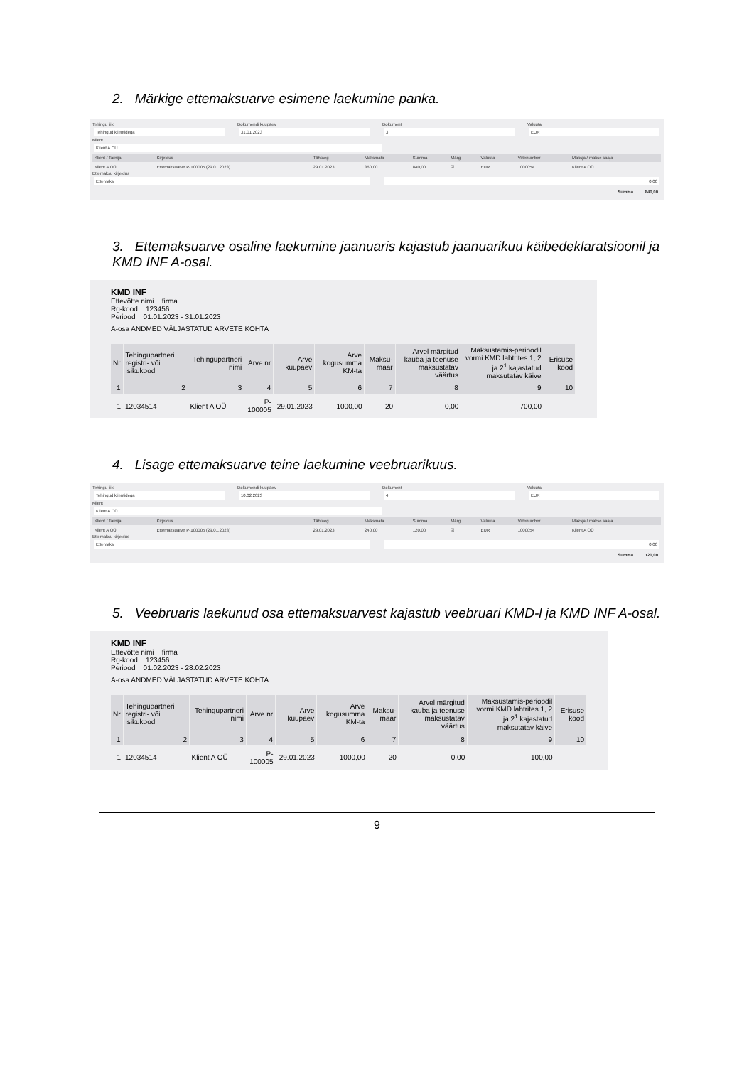2. Märkige ettemaksuarve esimene laekumine panka.
Tehingu liik
Tehingud klientidega
Dokumendi kuupäev
31.01.2023
Dokument
3
Valuuta
EUR
Klient
Klient A OÜ
| Klient / Tarnija | Kirjeldus | Tähtaeg | Maksmata | Summa | Märgi | Valuuta | Viitenumber | Maksja / makse saaja |
| --- | --- | --- | --- | --- | --- | --- | --- | --- |
| Klient A OÜ | Ettemaksuarve P-100005 (29.01.2023) | 29.01.2023 | 360,00 | 840,00 | ☑ | EUR | 1000054 | Klient A OÜ |
Ettemaksu kirjeldus
Ettemaks 0,00
Summa 840,00
3. Ettemaksuarve osaline laekumine jaanuaris kajastub jaanuarikuu käibedeklaratsioonil ja KMD INF A-osal.
KMD INF
Ettevõtte nimi firma
Rg-kood 123456
Periood 01.01.2023 - 31.01.2023
A-osa ANDMED VÄLJASTATUD ARVETE KOHTA
| Nr | Tehingupartneri registri- või isikukood | Tehingupartneri nimi | Arve nr | Arve kuupäev | Arve kogusumma KM-ta | Maksu-määr | Arvel märgitud kauba ja teenuse maksustatav väärtus | Maksustamis-perioodil vormi KMD lahtrites 1, 2 ja 2<sup>1</sup> kajastatud maksutatav käive | Erisuse kood |
| --- | --- | --- | --- | --- | --- | --- | --- | --- | --- |
| 1 | 2 | 3 | 4 | 5 | 6 | 7 | 8 | 9 | 10 |
| 1 | 12034514 | Klient A OÜ | P-100005 | 29.01.2023 | 1000,00 | 20 | 0,00 | 700,00 | |
4. Lisage ettemaksuarve teine laekumine veebruarikuus.
Tehingu liik
Tehingud klientidega
Dokumendi kuupäev
10.02.2023
Dokument
4
Valuuta
EUR
Klient
Klient A OÜ
| Klient / Tarnija | Kirjeldus | Tähtaeg | Maksmata | Summa | Märgi | Valuuta | Viitenumber | Maksja / makse saaja |
| --- | --- | --- | --- | --- | --- | --- | --- | --- |
| Klient A OÜ | Ettemaksuarve P-100005 (29.01.2023) | 29.01.2023 | 240,00 | 120,00 | ☑ | EUR | 1000054 | Klient A OÜ |
Ettemaksu kirjeldus
Ettemaks 0,00
Summa 120,00
5. Veebruaris laekunud osa ettemaksuarvest kajastub veebruari KMD-l ja KMD INF A-osal.
KMD INF
Ettevõtte nimi firma
Rg-kood 123456
Periood 01.02.2023 - 28.02.2023
A-osa ANDMED VÄLJASTATUD ARVETE KOHTA
| Nr | Tehingupartneri registri- või isikukood | Tehingupartneri nimi | Arve nr | Arve kuupäev | Arve kogusumma KM-ta | Maksu-määr | Arvel märgitud kauba ja teenuse maksustatav väärtus | Maksustamis-perioodil vormi KMD lahtrites 1, 2 ja 2<sup>1</sup> kajastatud maksutatav käive | Erisuse kood |
| --- | --- | --- | --- | --- | --- | --- | --- | --- | --- |
| 1 | 2 | 3 | 4 | 5 | 6 | 7 | 8 | 9 | 10 |
| 1 | 12034514 | Klient A OÜ | P-100005 | 29.01.2023 | 1000,00 | 20 | 0,00 | 100,00 | |
9